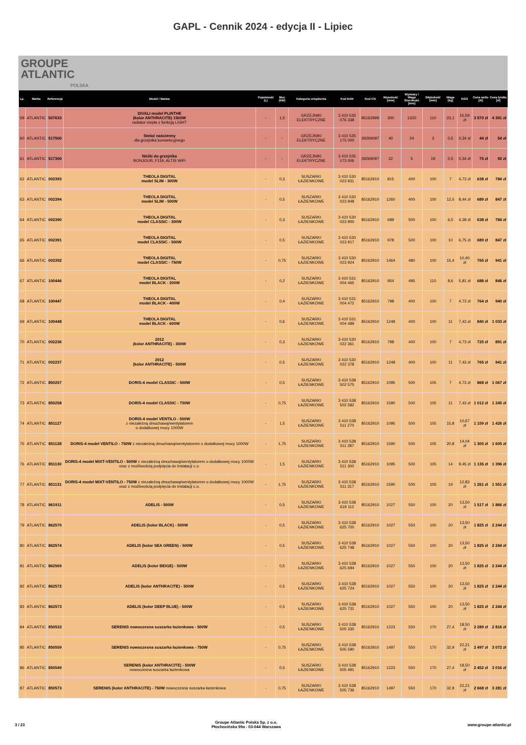GAPL - Cennik 2024 - edycja II - Lipiec
GROUPE
ATLANTIC
POLSKA
| Lp. | Marka | Referencja | Model / Nazwa | Pojemność (L) | Moc (kW) | Kategoria urządzenia | Kod EAN | Kod CN | Wysokość [mm] | Wymiary / Waga Szerokość [mm] | Głębokość [mm] | Waga [kg] | KGO | Cena netto [zł] | Cena brutto [zł] |
| --- | --- | --- | --- | --- | --- | --- | --- | --- | --- | --- | --- | --- | --- | --- | --- |
| 59 | ATLANTIC | 507633 | DIVALI model PLINTHE (kolor ANTHRACITE) 1500W radiator ciepła z funkcją LIGHT | - | 1,5 | GRZEJNIKI ELEKTRYCZNE | 3 410 535 076 338 | 85162999 | 300 | 1320 | 110 | 23,1 | 15,59 zł | 3 570 zł | 4 391 zł |
| 60 | ATLANTIC | 517500 | Stelaż naścienny dla grzejnika konwekcyjnego | - | - | GRZEJNIKI ELEKTRYCZNE | 3 410 535 175 000 | 39269097 | 40 | 24 | 3 | 0,5 | 0,34 zł | 44 zł | 54 zł |
| 61 | ATLANTIC | 517300 | Nóżki do grzejnika BONJOUR, F119, ALTIS WiFi | - | - | GRZEJNIKI ELEKTRYCZNE | 3 410 535 173 006 | 39269097 | 22 | 5 | 19 | 0,5 | 0,34 zł | 75 zł | 92 zł |
| 62 | ATLANTIC | 002393 | THEOLA DIGITAL model SLIM - 300W | - | 0,3 | SUSZARKI ŁAZIENKOWE | 3 410 530 023 931 | 85162910 | 815 | 400 | 100 | 7 | 4,73 zł | 638 zł | 784 zł |
| 63 | ATLANTIC | 002394 | THEOLA DIGITAL model SLIM - 500W | - | 0,5 | SUSZARKI ŁAZIENKOWE | 3 410 530 023 948 | 85162910 | 1260 | 400 | 100 | 12,5 | 8,44 zł | 689 zł | 847 zł |
| 64 | ATLANTIC | 002390 | THEOLA DIGITAL model CLASSIC - 300W | - | 0,3 | SUSZARKI ŁAZIENKOWE | 3 410 530 023 900 | 85162910 | 689 | 500 | 100 | 6,5 | 4,39 zł | 638 zł | 784 zł |
| 65 | ATLANTIC | 002391 | THEOLA DIGITAL model CLASSIC - 500W | - | 0,5 | SUSZARKI ŁAZIENKOWE | 3 410 530 023 917 | 85162910 | 978 | 500 | 100 | 10 | 6,75 zł | 689 zł | 847 zł |
| 66 | ATLANTIC | 002392 | THEOLA DIGITAL model CLASSIC - 750W | - | 0,75 | SUSZARKI ŁAZIENKOWE | 3 410 530 023 924 | 85162910 | 1464 | 480 | 100 | 15,4 | 10,40 zł | 765 zł | 941 zł |
| 67 | ATLANTIC | 100446 | THEOLA DIGITAL model BLACK - 200W | - | 0,2 | SUSZARKI ŁAZIENKOWE | 3 410 531 004 465 | 85162910 | 954 | 495 | 110 | 8,6 | 5,81 zł | 688 zł | 846 zł |
| 68 | ATLANTIC | 100447 | THEOLA DIGITAL model BLACK - 400W | - | 0,4 | SUSZARKI ŁAZIENKOWE | 3 410 531 004 472 | 85162910 | 798 | 400 | 100 | 7 | 4,73 zł | 764 zł | 940 zł |
| 69 | ATLANTIC | 100448 | THEOLA DIGITAL model BLACK - 600W | - | 0,6 | SUSZARKI ŁAZIENKOWE | 3 410 531 004 489 | 85162910 | 1248 | 400 | 100 | 11 | 7,43 zł | 840 zł | 1 033 zł |
| 70 | ATLANTIC | 002236 | 2012 (kolor ANTHRACITE) - 300W | - | 0,3 | SUSZARKI ŁAZIENKOWE | 3 410 530 022 361 | 85162910 | 798 | 400 | 100 | 7 | 4,73 zł | 725 zł | 891 zł |
| 71 | ATLANTIC | 002237 | 2012 (kolor ANTHRACITE) - 500W | - | 0,5 | SUSZARKI ŁAZIENKOWE | 3 410 530 022 378 | 85162910 | 1248 | 400 | 100 | 11 | 7,43 zł | 765 zł | 941 zł |
| 72 | ATLANTIC | 850257 | DORIS-4 model CLASSIC - 500W | - | 0,5 | SUSZARKI ŁAZIENKOWE | 3 410 538 502 575 | 85162910 | 1095 | 500 | 105 | 7 | 4,73 zł | 868 zł | 1 067 zł |
| 73 | ATLANTIC | 850258 | DORIS-4 model CLASSIC - 750W | - | 0,75 | SUSZARKI ŁAZIENKOWE | 3 410 538 502 582 | 85162910 | 1590 | 500 | 105 | 11 | 7,43 zł | 1 012 zł | 1 245 zł |
| 74 | ATLANTIC | 851127 | DORIS-4 model VENTILO - 500W z niezależną dmuchawą/wentylatorem o dodatkowej mocy 1000W | - | 1,5 | SUSZARKI ŁAZIENKOWE | 3 410 538 511 270 | 85162910 | 1095 | 500 | 105 | 15,8 | 10,67 zł | 1 159 zł | 1 426 zł |
| 75 | ATLANTIC | 851128 | DORIS-4 model VENTILO - 750W z niezależną dmuchawą/wentylatorem o dodatkowej mocy 1000W | - | 1,75 | SUSZARKI ŁAZIENKOWE | 3 410 538 511 287 | 85162910 | 1590 | 500 | 105 | 20,8 | 14,04 zł | 1 305 zł | 1 605 zł |
| 76 | ATLANTIC | 851130 | DORIS-4 model MIXT-VENTILO - 500W z niezależną dmuchawą/wentylatorem o dodatkowej mocy 1000W oraz z możliwością podpięcia do instalacji c.o. | - | 1,5 | SUSZARKI ŁAZIENKOWE | 3 410 538 511 300 | 85162910 | 1095 | 500 | 105 | 14 | 9,45 zł | 1 135 zł | 1 396 zł |
| 77 | ATLANTIC | 851131 | DORIS-4 model MIXT-VENTILO - 750W z niezależną dmuchawą/wentylatorem o dodatkowej mocy 1000W oraz z możliwością podpięcia do instalacji c.o. | - | 1,75 | SUSZARKI ŁAZIENKOWE | 3 410 538 511 317 | 85162910 | 1590 | 500 | 105 | 19 | 12,83 zł | 1 261 zł | 1 551 zł |
| 78 | ATLANTIC | 861911 | ADELIS - 500W | - | 0,5 | SUSZARKI ŁAZIENKOWE | 3 410 538 619 112 | 85162910 | 1027 | 550 | 100 | 20 | 13,50 zł | 1 517 zł | 1 866 zł |
| 79 | ATLANTIC | 862570 | ADELIS (kolor BLACK) - 500W | - | 0,5 | SUSZARKI ŁAZIENKOWE | 3 410 538 625 700 | 85162910 | 1027 | 550 | 100 | 20 | 13,50 zł | 1 825 zł | 2 244 zł |
| 80 | ATLANTIC | 862574 | ADELIS (kolor SEA GREEN) - 500W | - | 0,5 | SUSZARKI ŁAZIENKOWE | 3 410 538 625 748 | 85162910 | 1027 | 550 | 100 | 20 | 13,50 zł | 1 825 zł | 2 244 zł |
| 81 | ATLANTIC | 862569 | ADELIS (kolor BEIGE) - 500W | - | 0,5 | SUSZARKI ŁAZIENKOWE | 3 410 538 625 694 | 85162910 | 1027 | 550 | 100 | 20 | 13,50 zł | 1 825 zł | 2 244 zł |
| 82 | ATLANTIC | 862572 | ADELIS (kolor ANTHRACITE) - 500W | - | 0,5 | SUSZARKI ŁAZIENKOWE | 3 410 538 625 724 | 85162910 | 1027 | 550 | 100 | 20 | 13,50 zł | 1 825 zł | 2 244 zł |
| 83 | ATLANTIC | 862573 | ADELIS (kolor DEEP BLUE) - 500W | - | 0,5 | SUSZARKI ŁAZIENKOWE | 3 410 538 625 731 | 85162910 | 1027 | 550 | 100 | 20 | 13,50 zł | 1 825 zł | 2 244 zł |
| 84 | ATLANTIC | 850533 | SERENIS nowoczesna suszarka łazienkowa - 500W | - | 0,5 | SUSZARKI ŁAZIENKOWE | 3 410 538 505 330 | 85162910 | 1223 | 550 | 170 | 27,4 | 18,50 zł | 2 289 zł | 2 816 zł |
| 85 | ATLANTIC | 850559 | SERENIS nowoczesna suszarka łazienkowa - 750W | - | 0,75 | SUSZARKI ŁAZIENKOWE | 3 410 538 505 590 | 85162910 | 1497 | 550 | 170 | 32,9 | 22,21 zł | 2 497 zł | 3 072 zł |
| 86 | ATLANTIC | 850549 | SERENIS (kolor ANTHRACITE) - 500W nowoczesna suszarka łazienkowa | - | 0,5 | SUSZARKI ŁAZIENKOWE | 3 410 538 505 491 | 85162910 | 1223 | 550 | 170 | 27,4 | 18,50 zł | 2 452 zł | 3 016 zł |
| 87 | ATLANTIC | 850573 | SERENIS (kolor ANTHRACITE) - 750W nowoczesna suszarka łazienkowa | - | 0,75 | SUSZARKI ŁAZIENKOWE | 3 410 538 505 736 | 85162910 | 1497 | 550 | 170 | 32,9 | 22,21 zł | 2 668 zł | 3 281 zł |
3 / 23 Groupe Atlantic Polska Sp. z o.o.
Płochocińska 99a - 03-044 Warszawa www.groupe-atlantic.pl